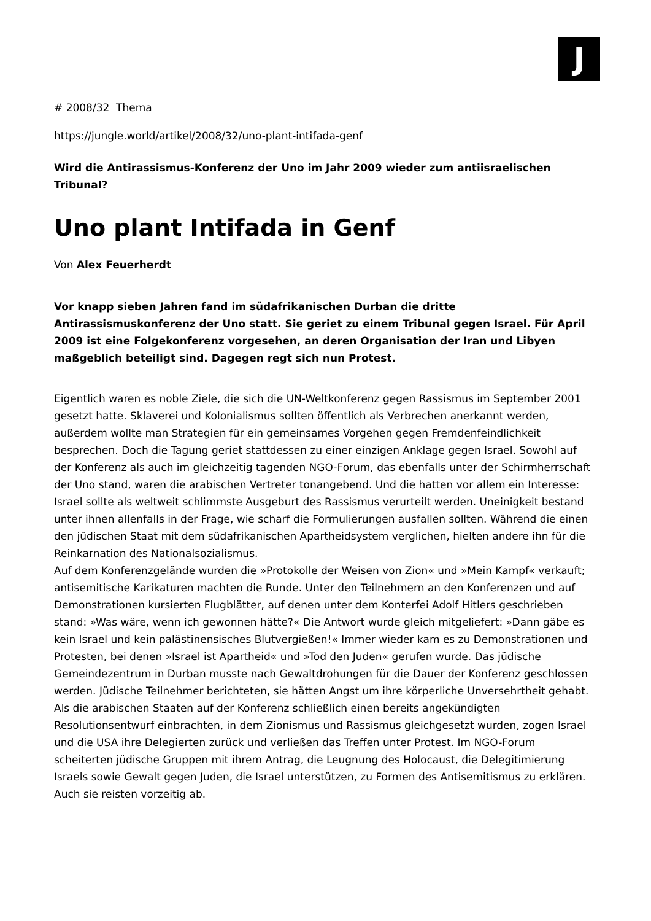J
# 2008/32 Thema
https://jungle.world/artikel/2008/32/uno-plant-intifada-genf
Wird die Antirassismus-Konferenz der Uno im Jahr 2009 wieder zum antiisraelischen Tribunal?
Uno plant Intifada in Genf
Von Alex Feuerherdt
Vor knapp sieben Jahren fand im südafrikanischen Durban die dritte Antirassismuskonferenz der Uno statt. Sie geriet zu einem Tribunal gegen Israel. Für April 2009 ist eine Folgekonferenz vorgesehen, an deren Organisation der Iran und Libyen maßgeblich beteiligt sind. Dagegen regt sich nun Protest.
Eigentlich waren es noble Ziele, die sich die UN-Weltkonferenz gegen Rassismus im September 2001 gesetzt hatte. Sklaverei und Kolonialismus sollten öffentlich als Verbrechen anerkannt werden, außerdem wollte man Strategien für ein gemeinsames Vorgehen gegen Fremdenfeindlichkeit besprechen. Doch die Tagung geriet stattdessen zu einer einzigen Anklage gegen Israel. Sowohl auf der Konferenz als auch im gleichzeitig tagenden NGO-Forum, das ebenfalls unter der Schirmherrschaft der Uno stand, waren die arabischen Vertreter tonangebend. Und die hatten vor allem ein Interesse: Israel sollte als weltweit schlimmste Ausgeburt des Rassismus verurteilt werden. Uneinigkeit bestand unter ihnen allenfalls in der Frage, wie scharf die Formulierungen ausfallen sollten. Während die einen den jüdischen Staat mit dem südafrikanischen Apartheidsystem verglichen, hielten andere ihn für die Reinkarnation des Nationalsozialismus.
Auf dem Konferenzgelände wurden die »Protokolle der Weisen von Zion« und »Mein Kampf« verkauft; antisemitische Karikaturen machten die Runde. Unter den Teilnehmern an den Konferenzen und auf Demonstrationen kursierten Flugblätter, auf denen unter dem Konterfei Adolf Hitlers geschrieben stand: »Was wäre, wenn ich gewonnen hätte?« Die Antwort wurde gleich mitgeliefert: »Dann gäbe es kein Israel und kein palästinensisches Blutvergießen!« Immer wieder kam es zu Demonstrationen und Protesten, bei denen »Israel ist Apartheid« und »Tod den Juden« gerufen wurde. Das jüdische Gemeindezentrum in Durban musste nach Gewaltdrohungen für die Dauer der Konferenz geschlossen werden. Jüdische Teilnehmer berichteten, sie hätten Angst um ihre körperliche Unversehrtheit gehabt.
Als die arabischen Staaten auf der Konferenz schließlich einen bereits angekündigten Resolutionsentwurf einbrachten, in dem Zionismus und Rassismus gleichgesetzt wurden, zogen Israel und die USA ihre Delegierten zurück und verließen das Treffen unter Protest. Im NGO-Forum scheiterten jüdische Gruppen mit ihrem Antrag, die Leugnung des Holocaust, die Delegitimierung Israels sowie Gewalt gegen Juden, die Israel unterstützen, zu Formen des Antisemitismus zu erklären. Auch sie reisten vorzeitig ab.